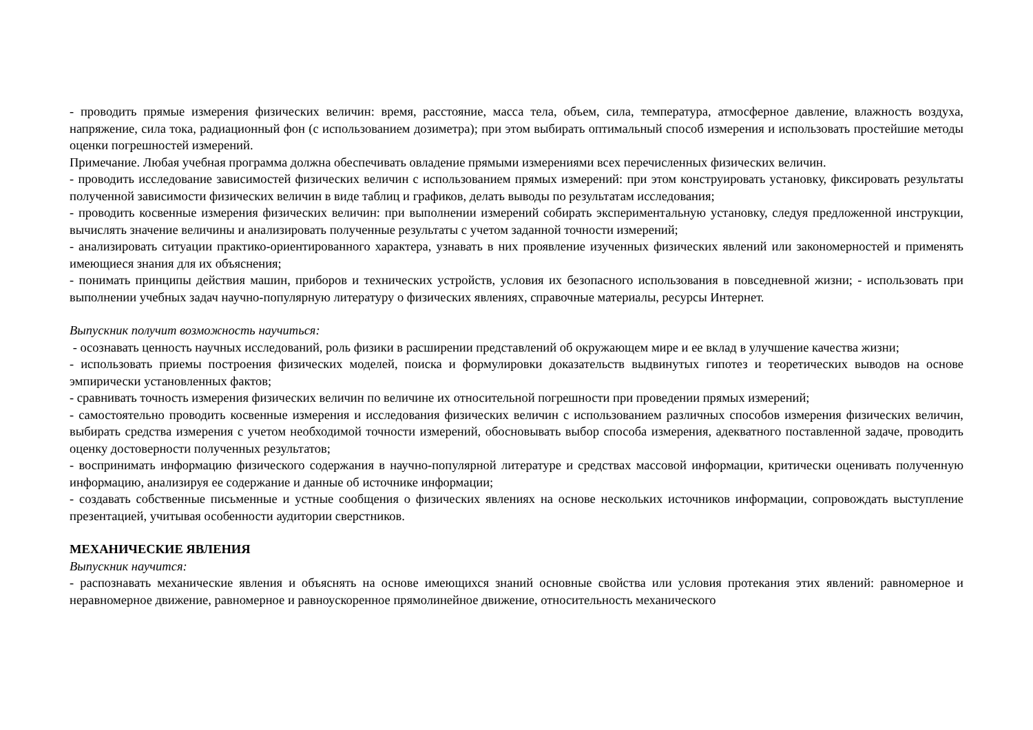- проводить прямые измерения физических величин: время, расстояние, масса тела, объем, сила, температура, атмосферное давление, влажность воздуха, напряжение, сила тока, радиационный фон (с использованием дозиметра); при этом выбирать оптимальный способ измерения и использовать простейшие методы оценки погрешностей измерений.
Примечание. Любая учебная программа должна обеспечивать овладение прямыми измерениями всех перечисленных физических величин.
- проводить исследование зависимостей физических величин с использованием прямых измерений: при этом конструировать установку, фиксировать результаты полученной зависимости физических величин в виде таблиц и графиков, делать выводы по результатам исследования;
- проводить косвенные измерения физических величин: при выполнении измерений собирать экспериментальную установку, следуя предложенной инструкции, вычислять значение величины и анализировать полученные результаты с учетом заданной точности измерений;
- анализировать ситуации практико-ориентированного характера, узнавать в них проявление изученных физических явлений или закономерностей и применять имеющиеся знания для их объяснения;
- понимать принципы действия машин, приборов и технических устройств, условия их безопасного использования в повседневной жизни; - использовать при выполнении учебных задач научно-популярную литературу о физических явлениях, справочные материалы, ресурсы Интернет.
Выпускник получит возможность научиться:
- осознавать ценность научных исследований, роль физики в расширении представлений об окружающем мире и ее вклад в улучшение качества жизни;
- использовать приемы построения физических моделей, поиска и формулировки доказательств выдвинутых гипотез и теоретических выводов на основе эмпирически установленных фактов;
- сравнивать точность измерения физических величин по величине их относительной погрешности при проведении прямых измерений;
- самостоятельно проводить косвенные измерения и исследования физических величин с использованием различных способов измерения физических величин, выбирать средства измерения с учетом необходимой точности измерений, обосновывать выбор способа измерения, адекватного поставленной задаче, проводить оценку достоверности полученных результатов;
- воспринимать информацию физического содержания в научно-популярной литературе и средствах массовой информации, критически оценивать полученную информацию, анализируя ее содержание и данные об источнике информации;
- создавать собственные письменные и устные сообщения о физических явлениях на основе нескольких источников информации, сопровождать выступление презентацией, учитывая особенности аудитории сверстников.
МЕХАНИЧЕСКИЕ ЯВЛЕНИЯ
Выпускник научится:
- распознавать механические явления и объяснять на основе имеющихся знаний основные свойства или условия протекания этих явлений: равномерное и неравномерное движение, равномерное и равноускоренное прямолинейное движение, относительность механического